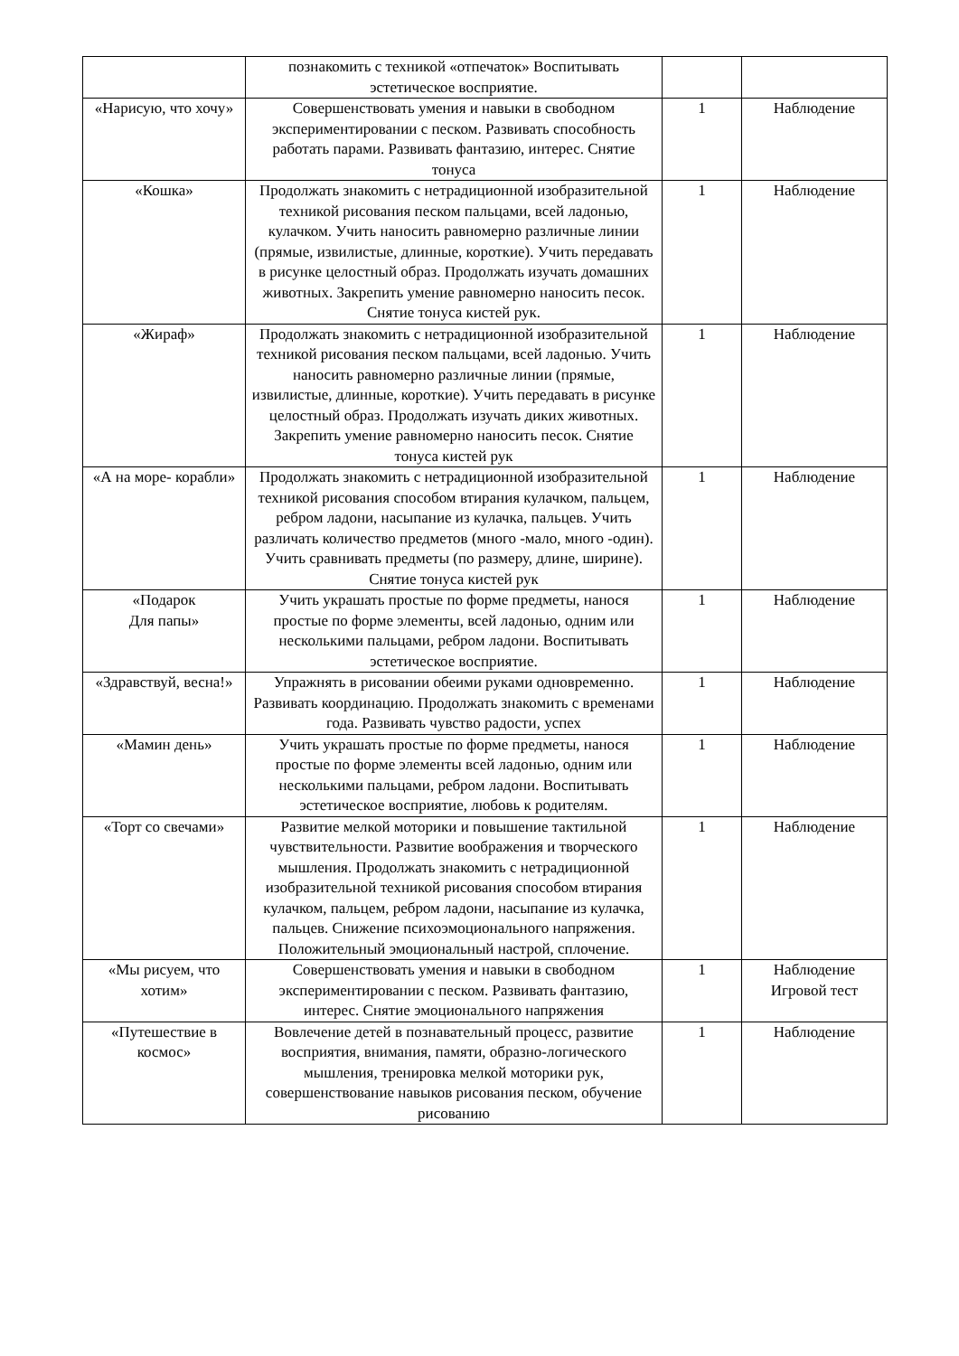| | познакомить с техникой «отпечаток» Воспитывать эстетическое восприятие. | | |
| «Нарисую, что хочу» | Совершенствовать умения и навыки в свободном экспериментировании с песком. Развивать способность работать парами. Развивать фантазию, интерес. Снятие тонуса | 1 | Наблюдение |
| «Кошка» | Продолжать знакомить с нетрадиционной изобразительной техникой рисования песком пальцами, всей ладонью, кулачком. Учить наносить равномерно различные линии (прямые, извилистые, длинные, короткие). Учить передавать в рисунке целостный образ. Продолжать изучать домашних животных. Закрепить умение равномерно наносить песок. Снятие тонуса кистей рук. | 1 | Наблюдение |
| «Жираф» | Продолжать знакомить с нетрадиционной изобразительной техникой рисования песком пальцами, всей ладонью. Учить наносить равномерно различные линии (прямые, извилистые, длинные, короткие). Учить передавать в рисунке целостный образ. Продолжать изучать диких животных. Закрепить умение равномерно наносить песок. Снятие тонуса кистей рук | 1 | Наблюдение |
| «А на море- корабли» | Продолжать знакомить с нетрадиционной изобразительной техникой рисования способом втирания кулачком, пальцем, ребром ладони, насыпание из кулачка, пальцев. Учить различать количество предметов (много -мало, много -один). Учить сравнивать предметы (по размеру, длине, ширине). Снятие тонуса кистей рук | 1 | Наблюдение |
| «Подарок Для папы» | Учить украшать простые по форме предметы, нанося простые по форме элементы, всей ладонью, одним или несколькими пальцами, ребром ладони. Воспитывать эстетическое восприятие. | 1 | Наблюдение |
| «Здравствуй, весна!» | Упражнять в рисовании обеими руками одновременно. Развивать координацию. Продолжать знакомить с временами года. Развивать чувство радости, успех | 1 | Наблюдение |
| «Мамин день» | Учить украшать простые по форме предметы, нанося простые по форме элементы всей ладонью, одним или несколькими пальцами, ребром ладони. Воспитывать эстетическое восприятие, любовь к родителям. | 1 | Наблюдение |
| «Торт со свечами» | Развитие мелкой моторики и повышение тактильной чувствительности. Развитие воображения и творческого мышления. Продолжать знакомить с нетрадиционной изобразительной техникой рисования способом втирания кулачком, пальцем, ребром ладони, насыпание из кулачка, пальцев. Снижение психоэмоционального напряжения. Положительный эмоциональный настрой, сплочение. | 1 | Наблюдение |
| «Мы рисуем, что хотим» | Совершенствовать умения и навыки в свободном экспериментировании с песком. Развивать фантазию, интерес. Снятие эмоционального напряжения | 1 | Наблюдение Игровой тест |
| «Путешествие в космос» | Вовлечение детей в познавательный процесс, развитие восприятия, внимания, памяти, образно-логического мышления, тренировка мелкой моторики рук, совершенствование навыков рисования песком, обучение рисованию | 1 | Наблюдение |